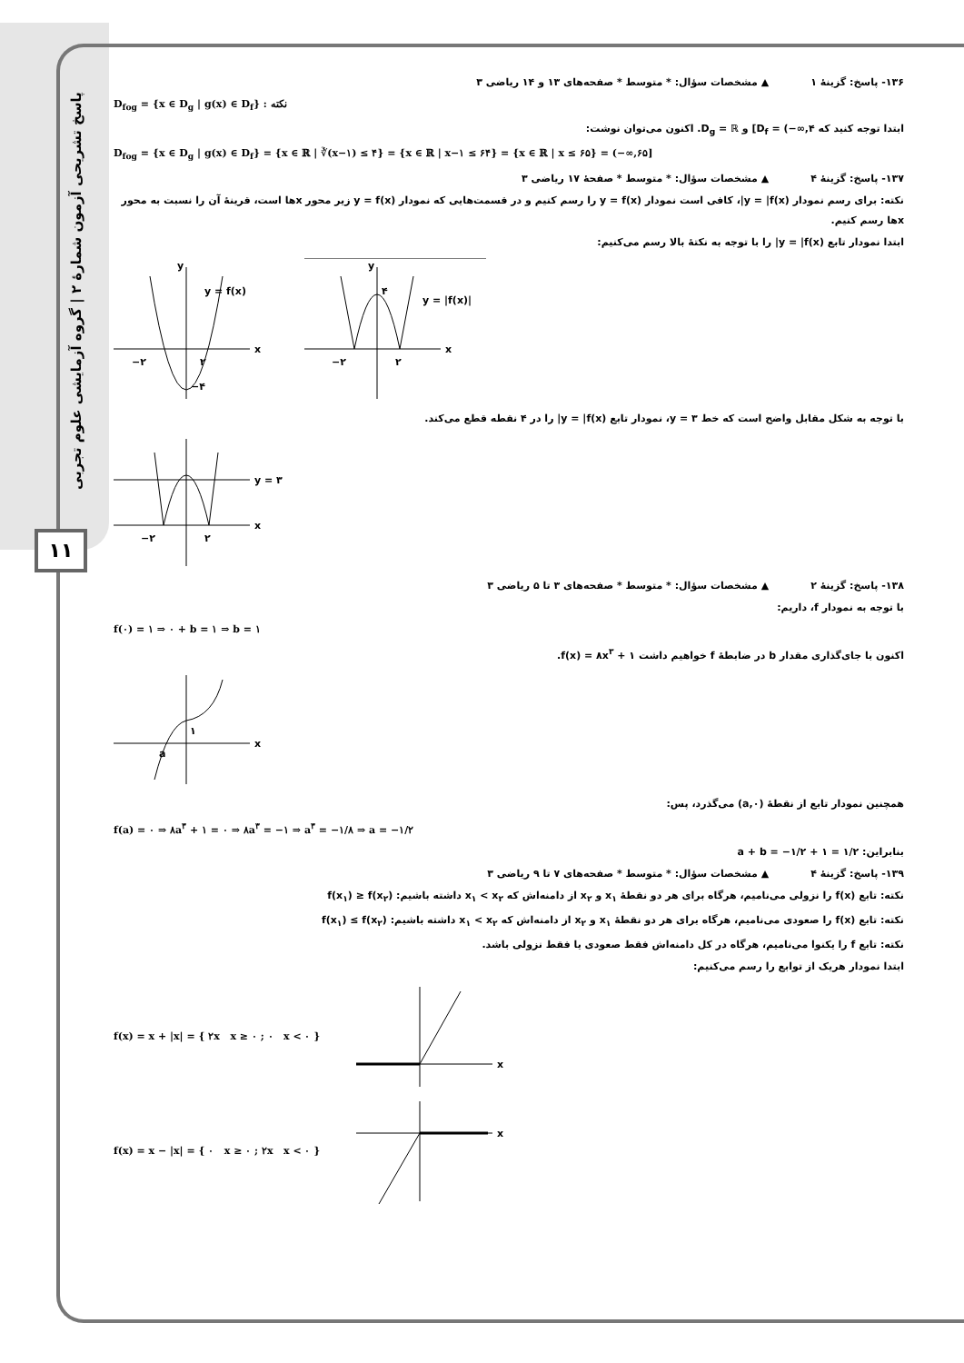پاسخ تشریحی آزمون شمارهٔ ۲ | گروه آزمایشی علوم تجربی
۱۱
۱۳۶- پاسخ: گزینهٔ ۱ ▲ مشخصات سؤال: * متوسط * صفحه‌های ۱۳ و ۱۴ ریاضی ۳
D<sub>fog</sub> = {x ∈ D<sub>g</sub> | g(x) ∈ D<sub>f</sub>} : نکته
ابتدا توجه کنید که D<sub>f</sub> = (−∞,۴] و D<sub>g</sub> = ℝ. اکنون می‌توان نوشت:
D<sub>fog</sub> = {x ∈ D<sub>g</sub> | g(x) ∈ D<sub>f</sub>} = {x ∈ ℝ | ∛(x−۱) ≤ ۴} = {x ∈ ℝ | x−۱ ≤ ۶۴} = {x ∈ ℝ | x ≤ ۶۵} = (−∞,۶۵]
۱۳۷- پاسخ: گزینهٔ ۴ ▲ مشخصات سؤال: * متوسط * صفحهٔ ۱۷ ریاضی ۳
نکته: برای رسم نمودار y = |f(x)|، کافی است نمودار y = f(x) را رسم کنیم و در قسمت‌هایی که نمودار y = f(x) زیر محور xها است، قرینهٔ آن را نسبت به محور xها رسم کنیم.
ابتدا نمودار تابع y = |f(x)| را با توجه به نکتهٔ بالا رسم می‌کنیم:
x
y
y = f(x)
−۲
۲
−۴
x
y
۴
y = |f(x)|
−۲
۲
با توجه به شکل مقابل واضح است که خط y = ۳، نمودار تابع y = |f(x)| را در ۴ نقطه قطع می‌کند.
y = ۳
x
−۲
۲
۱۳۸- پاسخ: گزینهٔ ۲ ▲ مشخصات سؤال: * متوسط * صفحه‌های ۳ تا ۵ ریاضی ۳
با توجه به نمودار f، داریم:
f(۰) = ۱ ⇒ ۰ + b = ۱ ⇒ b = ۱
اکنون با جای‌گذاری مقدار b در ضابطهٔ f خواهیم داشت f(x) = ۸x<sup>۳</sup> + ۱.
a
۱
x
همچنین نمودار تابع از نقطهٔ (a,۰) می‌گذرد، پس:
f(a) = ۰ ⇒ ۸a<sup>۳</sup> + ۱ = ۰ ⇒ ۸a<sup>۳</sup> = −۱ ⇒ a<sup>۳</sup> = −۱/۸ ⇒ a = −۱/۲
بنابراین: a + b = −۱/۲ + ۱ = ۱/۲
۱۳۹- پاسخ: گزینهٔ ۴ ▲ مشخصات سؤال: * متوسط * صفحه‌های ۷ تا ۹ ریاضی ۳
نکته: تابع f(x) را نزولی می‌نامیم، هرگاه برای هر دو نقطهٔ x<sub>۱</sub> و x<sub>۲</sub> از دامنه‌اش که x<sub>۱</sub> < x<sub>۲</sub> داشته باشیم: f(x<sub>۱</sub>) ≥ f(x<sub>۲</sub>)
نکته: تابع f(x) را صعودی می‌نامیم، هرگاه برای هر دو نقطهٔ x<sub>۱</sub> و x<sub>۲</sub> از دامنه‌اش که x<sub>۱</sub> < x<sub>۲</sub> داشته باشیم: f(x<sub>۱</sub>) ≤ f(x<sub>۲</sub>)
نکته: تابع f را یکنوا می‌نامیم، هرگاه در کل دامنه‌اش فقط صعودی یا فقط نزولی باشد.
ابتدا نمودار هریک از توابع را رسم می‌کنیم:
f(x) = x + |x| = { ۲x x ≥ ۰ ; ۰ x < ۰ }
x
f(x) = x − |x| = { ۰ x ≥ ۰ ; ۲x x < ۰ }
x